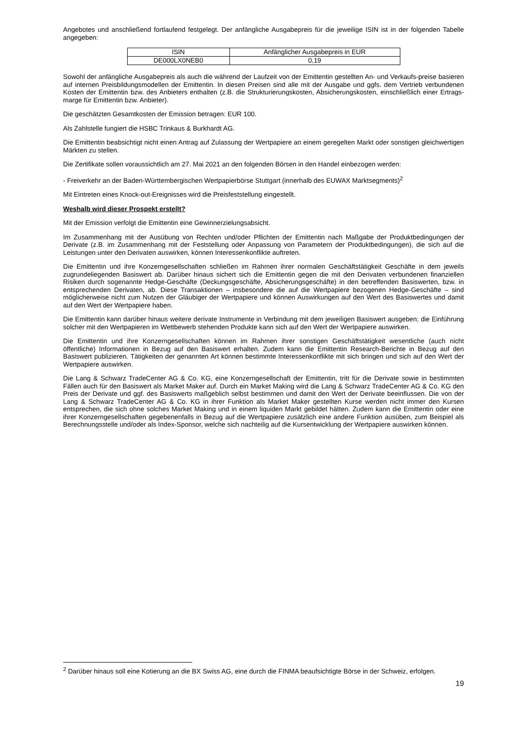Angebotes und anschließend fortlaufend festgelegt. Der anfängliche Ausgabepreis für die jeweilige ISIN ist in der folgenden Tabelle angegeben:
| ISIN | Anfänglicher Ausgabepreis in EUR |
| DE000LX0NEB0 | 0,19 |
Sowohl der anfängliche Ausgabepreis als auch die während der Laufzeit von der Emittentin gestellten An- und Verkaufs-preise basieren auf internen Preisbildungsmodellen der Emittentin. In diesen Preisen sind alle mit der Ausgabe und ggfs. dem Vertrieb verbundenen Kosten der Emittentin bzw. des Anbieters enthalten (z.B. die Strukturierungskosten, Absicherungskosten, einschließlich einer Ertrags-marge für Emittentin bzw. Anbieter).
Die geschätzten Gesamtkosten der Emission betragen: EUR 100.
Als Zahlstelle fungiert die HSBC Trinkaus & Burkhardt AG.
Die Emittentin beabsichtigt nicht einen Antrag auf Zulassung der Wertpapiere an einem geregelten Markt oder sonstigen gleichwertigen Märkten zu stellen.
Die Zertifikate sollen voraussichtlich am 27. Mai 2021 an den folgenden Börsen in den Handel einbezogen werden:
- Freiverkehr an der Baden-Württembergischen Wertpapierbörse Stuttgart (innerhalb des EUWAX Marktsegments)<sup>2</sup>
Mit Eintreten eines Knock-out-Ereignisses wird die Preisfeststellung eingestellt.
Weshalb wird dieser Prospekt erstellt?
Mit der Emission verfolgt die Emittentin eine Gewinnerzielungsabsicht.
Im Zusammenhang mit der Ausübung von Rechten und/oder Pflichten der Emittentin nach Maßgabe der Produktbedingungen der Derivate (z.B. im Zusammenhang mit der Feststellung oder Anpassung von Parametern der Produktbedingungen), die sich auf die Leistungen unter den Derivaten auswirken, können Interessenkonflikte auftreten.
Die Emittentin und ihre Konzerngesellschaften schließen im Rahmen ihrer normalen Geschäftstätigkeit Geschäfte in dem jeweils zugrundeliegenden Basiswert ab. Darüber hinaus sichert sich die Emittentin gegen die mit den Derivaten verbundenen finanziellen Risiken durch sogenannte Hedge-Geschäfte (Deckungsgeschäfte, Absicherungsgeschäfte) in den betreffenden Basiswerten, bzw. in entsprechenden Derivaten, ab. Diese Transaktionen – insbesondere die auf die Wertpapiere bezogenen Hedge-Geschäfte – sind möglicherweise nicht zum Nutzen der Gläubiger der Wertpapiere und können Auswirkungen auf den Wert des Basiswertes und damit auf den Wert der Wertpapiere haben.
Die Emittentin kann darüber hinaus weitere derivate Instrumente in Verbindung mit dem jeweiligen Basiswert ausgeben; die Einführung solcher mit den Wertpapieren im Wettbewerb stehenden Produkte kann sich auf den Wert der Wertpapiere auswirken.
Die Emittentin und ihre Konzerngesellschaften können im Rahmen ihrer sonstigen Geschäftstätigkeit wesentliche (auch nicht öffentliche) Informationen in Bezug auf den Basiswert erhalten. Zudem kann die Emittentin Research-Berichte in Bezug auf den Basiswert publizieren. Tätigkeiten der genannten Art können bestimmte Interessenkonflikte mit sich bringen und sich auf den Wert der Wertpapiere auswirken.
Die Lang & Schwarz TradeCenter AG & Co. KG, eine Konzerngesellschaft der Emittentin, tritt für die Derivate sowie in bestimmten Fällen auch für den Basiswert als Market Maker auf. Durch ein Market Making wird die Lang & Schwarz TradeCenter AG & Co. KG den Preis der Derivate und ggf. des Basiswerts maßgeblich selbst bestimmen und damit den Wert der Derivate beeinflussen. Die von der Lang & Schwarz TradeCenter AG & Co. KG in ihrer Funktion als Market Maker gestellten Kurse werden nicht immer den Kursen entsprechen, die sich ohne solches Market Making und in einem liquiden Markt gebildet hätten. Zudem kann die Emittentin oder eine ihrer Konzerngesellschaften gegebenenfalls in Bezug auf die Wertpapiere zusätzlich eine andere Funktion ausüben, zum Beispiel als Berechnungsstelle und/oder als Index-Sponsor, welche sich nachteilig auf die Kursentwicklung der Wertpapiere auswirken können.
<sup>2</sup> Darüber hinaus soll eine Kotierung an die BX Swiss AG, eine durch die FINMA beaufsichtigte Börse in der Schweiz, erfolgen.
19